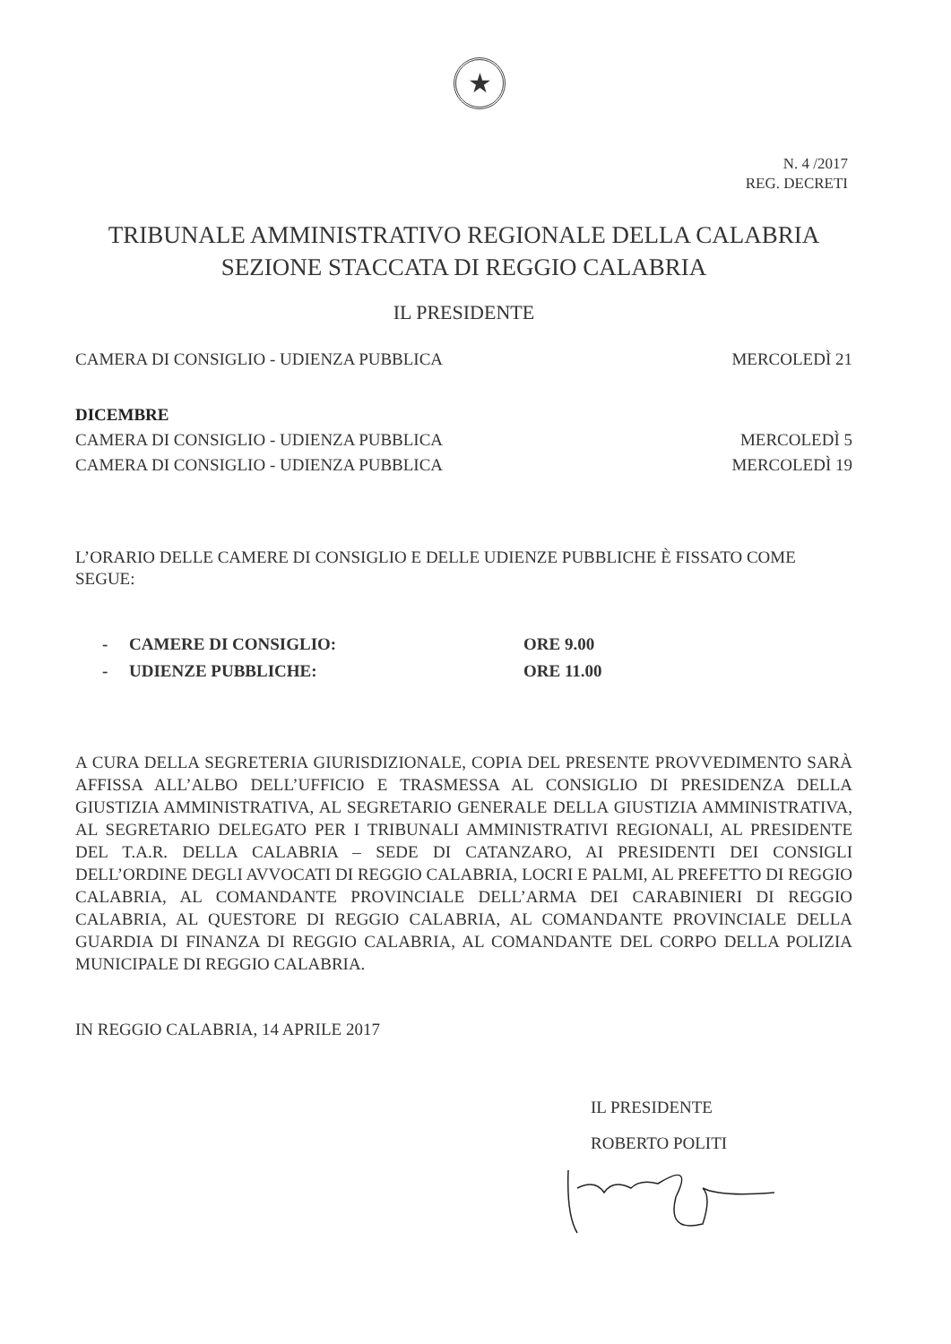★
N. 4 /2017
REG. DECRETI
TRIBUNALE AMMINISTRATIVO REGIONALE DELLA CALABRIA
SEZIONE STACCATA DI REGGIO CALABRIA
IL PRESIDENTE
CAMERA DI CONSIGLIO - UDIENZA PUBBLICA MERCOLEDÌ 21
DICEMBRE
CAMERA DI CONSIGLIO - UDIENZA PUBBLICA MERCOLEDÌ 5
CAMERA DI CONSIGLIO - UDIENZA PUBBLICA MERCOLEDÌ 19
L’ORARIO DELLE CAMERE DI CONSIGLIO E DELLE UDIENZE PUBBLICHE È FISSATO COME SEGUE:
- CAMERE DI CONSIGLIO: ORE 9.00
- UDIENZE PUBBLICHE: ORE 11.00
A CURA DELLA SEGRETERIA GIURISDIZIONALE, COPIA DEL PRESENTE PROVVEDIMENTO SARÀ AFFISSA ALL’ALBO DELL’UFFICIO E TRASMESSA AL CONSIGLIO DI PRESIDENZA DELLA GIUSTIZIA AMMINISTRATIVA, AL SEGRETARIO GENERALE DELLA GIUSTIZIA AMMINISTRATIVA, AL SEGRETARIO DELEGATO PER I TRIBUNALI AMMINISTRATIVI REGIONALI, AL PRESIDENTE DEL T.A.R. DELLA CALABRIA – SEDE DI CATANZARO, AI PRESIDENTI DEI CONSIGLI DELL’ORDINE DEGLI AVVOCATI DI REGGIO CALABRIA, LOCRI E PALMI, AL PREFETTO DI REGGIO CALABRIA, AL COMANDANTE PROVINCIALE DELL’ARMA DEI CARABINIERI DI REGGIO CALABRIA, AL QUESTORE DI REGGIO CALABRIA, AL COMANDANTE PROVINCIALE DELLA GUARDIA DI FINANZA DI REGGIO CALABRIA, AL COMANDANTE DEL CORPO DELLA POLIZIA MUNICIPALE DI REGGIO CALABRIA.
IN REGGIO CALABRIA, 14 APRILE 2017
IL PRESIDENTE
ROBERTO POLITI